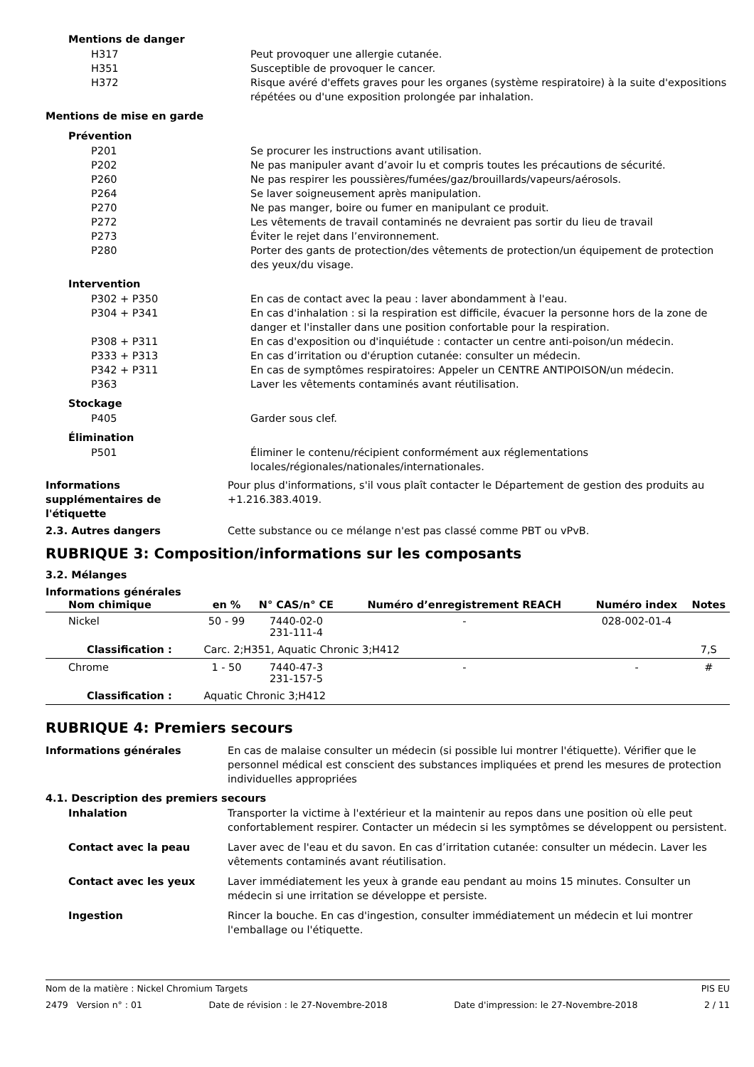Mentions de danger
H317 Peut provoquer une allergie cutanée.
H351 Susceptible de provoquer le cancer.
H372 Risque avéré d'effets graves pour les organes (système respiratoire) à la suite d'expositions répétées ou d'une exposition prolongée par inhalation.
Mentions de mise en garde
Prévention
P201 Se procurer les instructions avant utilisation.
P202 Ne pas manipuler avant d’avoir lu et compris toutes les précautions de sécurité.
P260 Ne pas respirer les poussières/fumées/gaz/brouillards/vapeurs/aérosols.
P264 Se laver soigneusement après manipulation.
P270 Ne pas manger, boire ou fumer en manipulant ce produit.
P272 Les vêtements de travail contaminés ne devraient pas sortir du lieu de travail
P273 Éviter le rejet dans l’environnement.
P280 Porter des gants de protection/des vêtements de protection/un équipement de protection des yeux/du visage.
Intervention
P302 + P350 En cas de contact avec la peau : laver abondamment à l'eau.
P304 + P341 En cas d'inhalation : si la respiration est difficile, évacuer la personne hors de la zone de danger et l'installer dans une position confortable pour la respiration.
P308 + P311 En cas d'exposition ou d'inquiétude : contacter un centre anti-poison/un médecin.
P333 + P313 En cas d’irritation ou d'éruption cutanée: consulter un médecin.
P342 + P311 En cas de symptômes respiratoires: Appeler un CENTRE ANTIPOISON/un médecin.
P363 Laver les vêtements contaminés avant réutilisation.
Stockage
P405 Garder sous clef.
Élimination
P501 Éliminer le contenu/récipient conformément aux réglementations locales/régionales/nationales/internationales.
Informations
supplémentaires de
l'étiquette
Pour plus d'informations, s'il vous plaît contacter le Département de gestion des produits au +1.216.383.4019.
2.3. Autres dangers Cette substance ou ce mélange n'est pas classé comme PBT ou vPvB.
RUBRIQUE 3: Composition/informations sur les composants
3.2. Mélanges
Informations générales
| Nom chimique | en % | N° CAS/n° CE | Numéro d’enregistrement REACH | Numéro index | Notes |
| --- | --- | --- | --- | --- | --- |
| Nickel | 50 - 99 | 7440-02-0 231-111-4 | - | 028-002-01-4 | |
| Classification : | Carc. 2;H351, Aquatic Chronic 3;H412 | | | | 7,S |
| Chrome | 1 - 50 | 7440-47-3 231-157-5 | - | - | # |
| Classification : | Aquatic Chronic 3;H412 | | | | |
RUBRIQUE 4: Premiers secours
Informations générales En cas de malaise consulter un médecin (si possible lui montrer l'étiquette). Vérifier que le personnel médical est conscient des substances impliquées et prend les mesures de protection individuelles appropriées
4.1. Description des premiers secours
Inhalation Transporter la victime à l'extérieur et la maintenir au repos dans une position où elle peut confortablement respirer. Contacter un médecin si les symptômes se développent ou persistent.
Contact avec la peau Laver avec de l'eau et du savon. En cas d’irritation cutanée: consulter un médecin. Laver les vêtements contaminés avant réutilisation.
Contact avec les yeux Laver immédiatement les yeux à grande eau pendant au moins 15 minutes. Consulter un médecin si une irritation se développe et persiste.
Ingestion Rincer la bouche. En cas d'ingestion, consulter immédiatement un médecin et lui montrer l'emballage ou l'étiquette.
Nom de la matière : Nickel Chromium Targets PIS EU
2479 Version n° : 01 Date de révision : le 27-Novembre-2018 Date d'impression: le 27-Novembre-2018 2 / 11